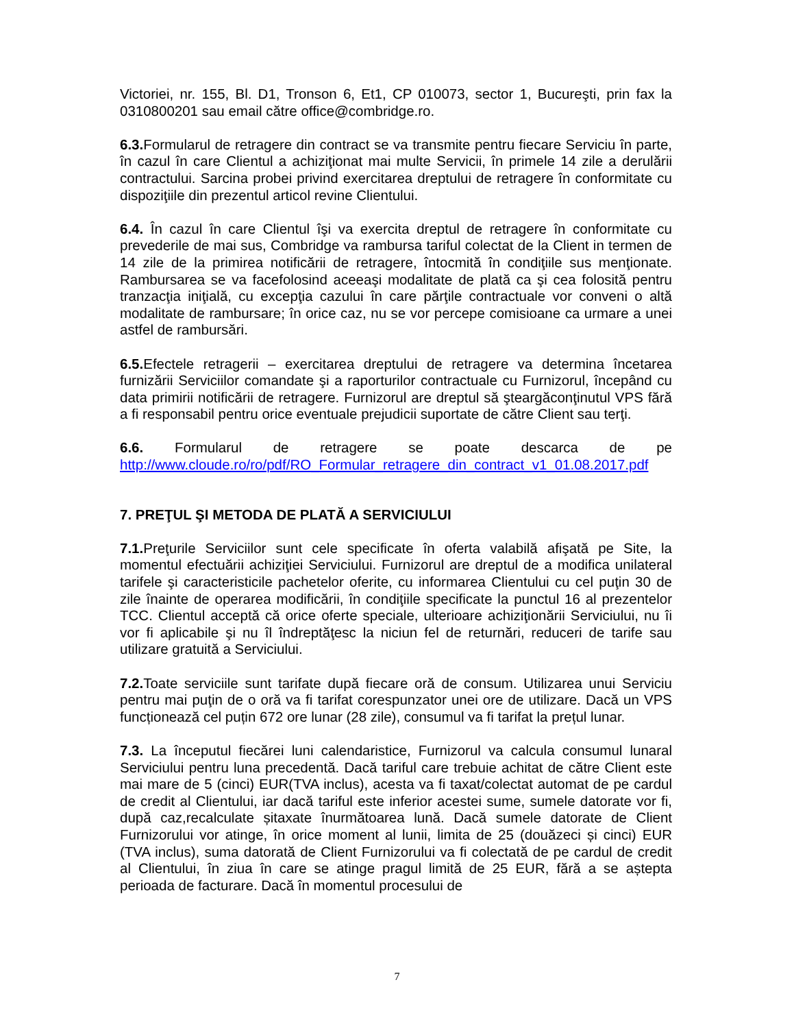Victoriei, nr. 155, Bl. D1, Tronson 6, Et1, CP 010073, sector 1, Bucureşti, prin fax la 0310800201 sau email către office@combridge.ro.
6.3. Formularul de retragere din contract se va transmite pentru fiecare Serviciu în parte, în cazul în care Clientul a achiziţionat mai multe Servicii, în primele 14 zile a derulării contractului. Sarcina probei privind exercitarea dreptului de retragere în conformitate cu dispoziţiile din prezentul articol revine Clientului.
6.4. În cazul în care Clientul îşi va exercita dreptul de retragere în conformitate cu prevederile de mai sus, Combridge va rambursa tariful colectat de la Client in termen de 14 zile de la primirea notificării de retragere, întocmită în condiţiile sus menţionate. Rambursarea se va facefolosind aceeaşi modalitate de plată ca şi cea folosită pentru tranzacţia iniţială, cu excepţia cazului în care părţile contractuale vor conveni o altă modalitate de rambursare; în orice caz, nu se vor percepe comisioane ca urmare a unei astfel de rambursări.
6.5. Efectele retragerii – exercitarea dreptului de retragere va determina încetarea furnizării Serviciilor comandate şi a raporturilor contractuale cu Furnizorul, începând cu data primirii notificării de retragere. Furnizorul are dreptul să şteargăconţinutul VPS fără a fi responsabil pentru orice eventuale prejudicii suportate de către Client sau terţi.
6.6. Formularul de retragere se poate descarca de pe
http://www.cloude.ro/ro/pdf/RO_Formular_retragere_din_contract_v1_01.08.2017.pdf
7. PREŢUL ŞI METODA DE PLATĂ A SERVICIULUI
7.1. Preţurile Serviciilor sunt cele specificate în oferta valabilă afişată pe Site, la momentul efectuării achiziţiei Serviciului. Furnizorul are dreptul de a modifica unilateral tarifele şi caracteristicile pachetelor oferite, cu informarea Clientului cu cel puţin 30 de zile înainte de operarea modificării, în condiţiile specificate la punctul 16 al prezentelor TCC. Clientul acceptă că orice oferte speciale, ulterioare achiziţionării Serviciului, nu îi vor fi aplicabile şi nu îl îndreptăţesc la niciun fel de returnări, reduceri de tarife sau utilizare gratuită a Serviciului.
7.2. Toate serviciile sunt tarifate după fiecare oră de consum. Utilizarea unui Serviciu pentru mai puţin de o oră va fi tarifat corespunzator unei ore de utilizare. Dacă un VPS funcționează cel puțin 672 ore lunar (28 zile), consumul va fi tarifat la prețul lunar.
7.3. La începutul fiecărei luni calendaristice, Furnizorul va calcula consumul lunaral Serviciului pentru luna precedentă. Dacă tariful care trebuie achitat de către Client este mai mare de 5 (cinci) EUR(TVA inclus), acesta va fi taxat/colectat automat de pe cardul de credit al Clientului, iar dacă tariful este inferior acestei sume, sumele datorate vor fi, după caz,recalculate șitaxate înurmătoarea lună. Dacă sumele datorate de Client Furnizorului vor atinge, în orice moment al lunii, limita de 25 (douăzeci și cinci) EUR (TVA inclus), suma datorată de Client Furnizorului va fi colectată de pe cardul de credit al Clientului, în ziua în care se atinge pragul limită de 25 EUR, fără a se aștepta perioada de facturare. Dacă în momentul procesului de
7